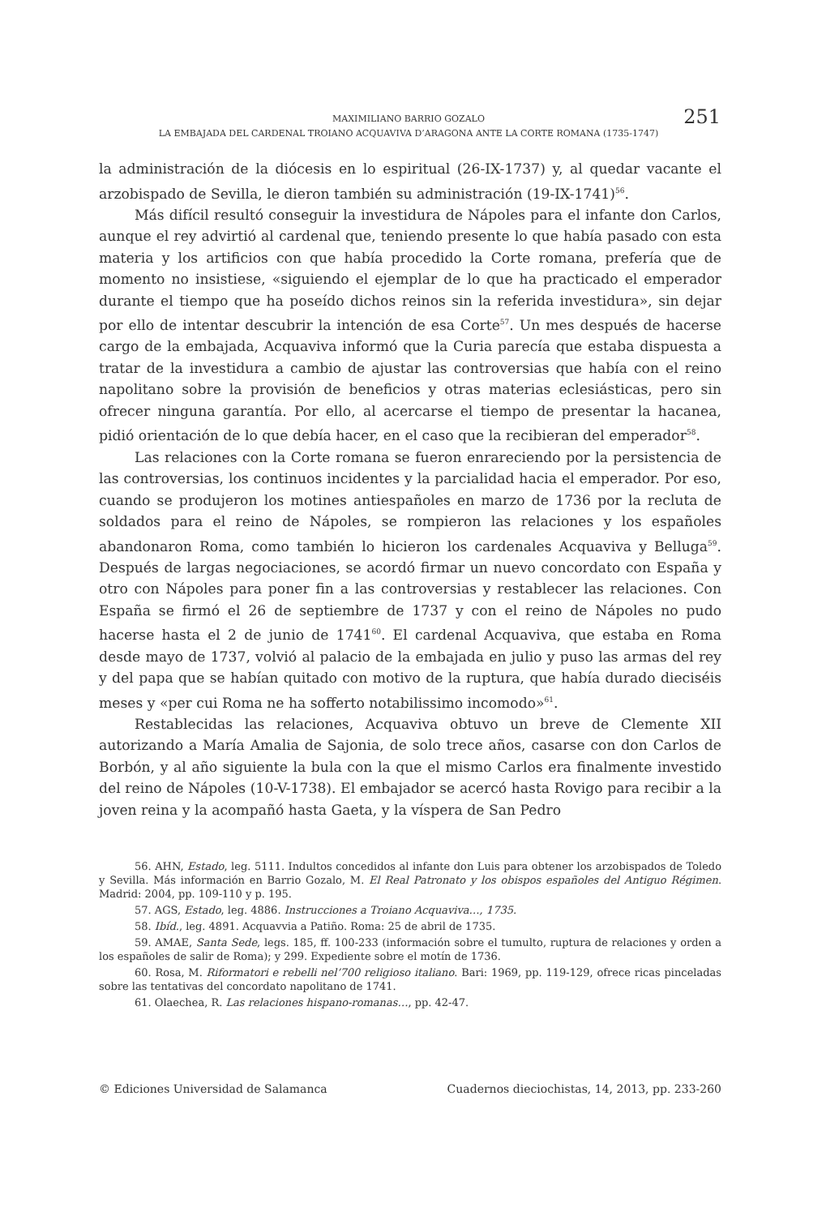MAXIMILIANO BARRIO GOZALO
LA EMBAJADA DEL CARDENAL TROIANO ACQUAVIVA D’ARAGONA ANTE LA CORTE ROMANA (1735-1747)
251
la administración de la diócesis en lo espiritual (26-IX-1737) y, al quedar vacante el arzobispado de Sevilla, le dieron también su administración (19-IX-1741)<sup>56</sup>.
Más difícil resultó conseguir la investidura de Nápoles para el infante don Carlos, aunque el rey advirtió al cardenal que, teniendo presente lo que había pasado con esta materia y los artificios con que había procedido la Corte romana, prefería que de momento no insistiese, «siguiendo el ejemplar de lo que ha practicado el emperador durante el tiempo que ha poseído dichos reinos sin la referida investidura», sin dejar por ello de intentar descubrir la intención de esa Corte<sup>57</sup>. Un mes después de hacerse cargo de la embajada, Acquaviva informó que la Curia parecía que estaba dispuesta a tratar de la investidura a cambio de ajustar las controversias que había con el reino napolitano sobre la provisión de beneficios y otras materias eclesiásticas, pero sin ofrecer ninguna garantía. Por ello, al acercarse el tiempo de presentar la hacanea, pidió orientación de lo que debía hacer, en el caso que la recibieran del emperador<sup>58</sup>.
Las relaciones con la Corte romana se fueron enrareciendo por la persistencia de las controversias, los continuos incidentes y la parcialidad hacia el emperador. Por eso, cuando se produjeron los motines antiespañoles en marzo de 1736 por la recluta de soldados para el reino de Nápoles, se rompieron las relaciones y los españoles abandonaron Roma, como también lo hicieron los cardenales Acquaviva y Belluga<sup>59</sup>. Después de largas negociaciones, se acordó firmar un nuevo concordato con España y otro con Nápoles para poner fin a las controversias y restablecer las relaciones. Con España se firmó el 26 de septiembre de 1737 y con el reino de Nápoles no pudo hacerse hasta el 2 de junio de 1741<sup>60</sup>. El cardenal Acquaviva, que estaba en Roma desde mayo de 1737, volvió al palacio de la embajada en julio y puso las armas del rey y del papa que se habían quitado con motivo de la ruptura, que había durado dieciséis meses y «per cui Roma ne ha sofferto notabilissimo incomodo»<sup>61</sup>.
Restablecidas las relaciones, Acquaviva obtuvo un breve de Clemente XII autorizando a María Amalia de Sajonia, de solo trece años, casarse con don Carlos de Borbón, y al año siguiente la bula con la que el mismo Carlos era finalmente investido del reino de Nápoles (10-V-1738). El embajador se acercó hasta Rovigo para recibir a la joven reina y la acompañó hasta Gaeta, y la víspera de San Pedro
56. AHN, Estado, leg. 5111. Indultos concedidos al infante don Luis para obtener los arzobispados de Toledo y Sevilla. Más información en Barrio Gozalo, M. El Real Patronato y los obispos españoles del Antiguo Régimen. Madrid: 2004, pp. 109-110 y p. 195.
57. AGS, Estado, leg. 4886. Instrucciones a Troiano Acquaviva…, 1735.
58. Ibíd., leg. 4891. Acquavvia a Patiño. Roma: 25 de abril de 1735.
59. AMAE, Santa Sede, legs. 185, ff. 100-233 (información sobre el tumulto, ruptura de relaciones y orden a los españoles de salir de Roma); y 299. Expediente sobre el motín de 1736.
60. Rosa, M. Riformatori e rebelli nel’700 religioso italiano. Bari: 1969, pp. 119-129, ofrece ricas pinceladas sobre las tentativas del concordato napolitano de 1741.
61. Olaechea, R. Las relaciones hispano-romanas…, pp. 42-47.
© Ediciones Universidad de Salamanca Cuadernos dieciochistas, 14, 2013, pp. 233-260